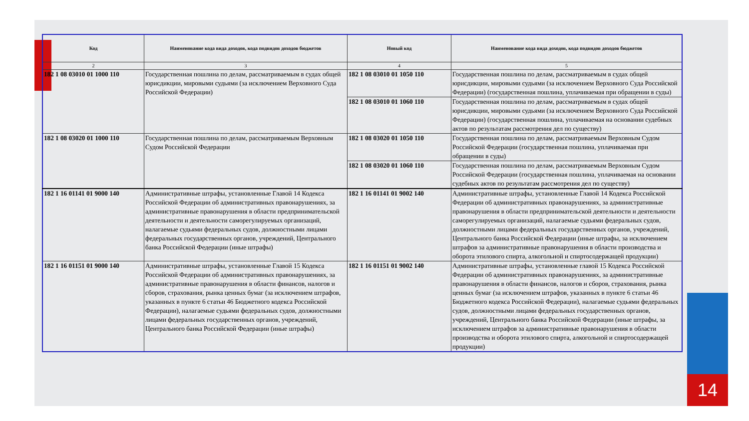| Код | Наименование кода вида доходов, кода подвидов доходов бюджетов | Новый код | Наименование кода вида доходов, кода подвидов доходов бюджетов |
| --- | --- | --- | --- |
| 2 | 3 | 4 | 5 |
| 182 1 08 03010 01 1000 110 | Государственная пошлина по делам, рассматриваемым в судах общей юрисдикции, мировыми судьями (за исключением Верховного Суда Российской Федерации) | 182 1 08 03010 01 1050 110 | Государственная пошлина по делам, рассматриваемым в судах общей юрисдикции, мировыми судьями (за исключением Верховного Суда Российской Федерации) (государственная пошлина, уплачиваемая при обращении в суды) |
| | | 182 1 08 03010 01 1060 110 | Государственная пошлина по делам, рассматриваемым в судах общей юрисдикции, мировыми судьями (за исключением Верховного Суда Российской Федерации) (государственная пошлина, уплачиваемая на основании судебных актов по результатам рассмотрения дел по существу) |
| 182 1 08 03020 01 1000 110 | Государственная пошлина по делам, рассматриваемым Верховным Судом Российской Федерации | 182 1 08 03020 01 1050 110 | Государственная пошлина по делам, рассматриваемым Верховным Судом Российской Федерации (государственная пошлина, уплачиваемая при обращении в суды) |
| | | 182 1 08 03020 01 1060 110 | Государственная пошлина по делам, рассматриваемым Верховным Судом Российской Федерации (государственная пошлина, уплачиваемая на основании судебных актов по результатам рассмотрения дел по существу) |
| 182 1 16 01141 01 9000 140 | Административные штрафы, установленные Главой 14 Кодекса Российской Федерации об административных правонарушениях, за административные правонарушения в области предпринимательской деятельности и деятельности саморегулируемых организаций, налагаемые судьями федеральных судов, должностными лицами федеральных государственных органов, учреждений, Центрального банка Российской Федерации (иные штрафы) | 182 1 16 01141 01 9002 140 | Административные штрафы, установленные Главой 14 Кодекса Российской Федерации об административных правонарушениях, за административные правонарушения в области предпринимательской деятельности и деятельности саморегулируемых организаций, налагаемые судьями федеральных судов, должностными лицами федеральных государственных органов, учреждений, Центрального банка Российской Федерации (иные штрафы, за исключением штрафов за административные правонарушения в области производства и оборота этилового спирта, алкогольной и спиртосодержащей продукции) |
| 182 1 16 01151 01 9000 140 | Административные штрафы, установленные Главой 15 Кодекса Российской Федерации об административных правонарушениях, за административные правонарушения в области финансов, налогов и сборов, страхования, рынка ценных бумаг (за исключением штрафов, указанных в пункте 6 статьи 46 Бюджетного кодекса Российской Федерации), налагаемые судьями федеральных судов, должностными лицами федеральных государственных органов, учреждений, Центрального банка Российской Федерации (иные штрафы) | 182 1 16 01151 01 9002 140 | Административные штрафы, установленные главой 15 Кодекса Российской Федерации об административных правонарушениях, за административные правонарушения в области финансов, налогов и сборов, страхования, рынка ценных бумаг (за исключением штрафов, указанных в пункте 6 статьи 46 Бюджетного кодекса Российской Федерации), налагаемые судьями федеральных судов, должностными лицами федеральных государственных органов, учреждений, Центрального банка Российской Федерации (иные штрафы, за исключением штрафов за административные правонарушения в области производства и оборота этилового спирта, алкогольной и спиртосодержащей продукции) |
14